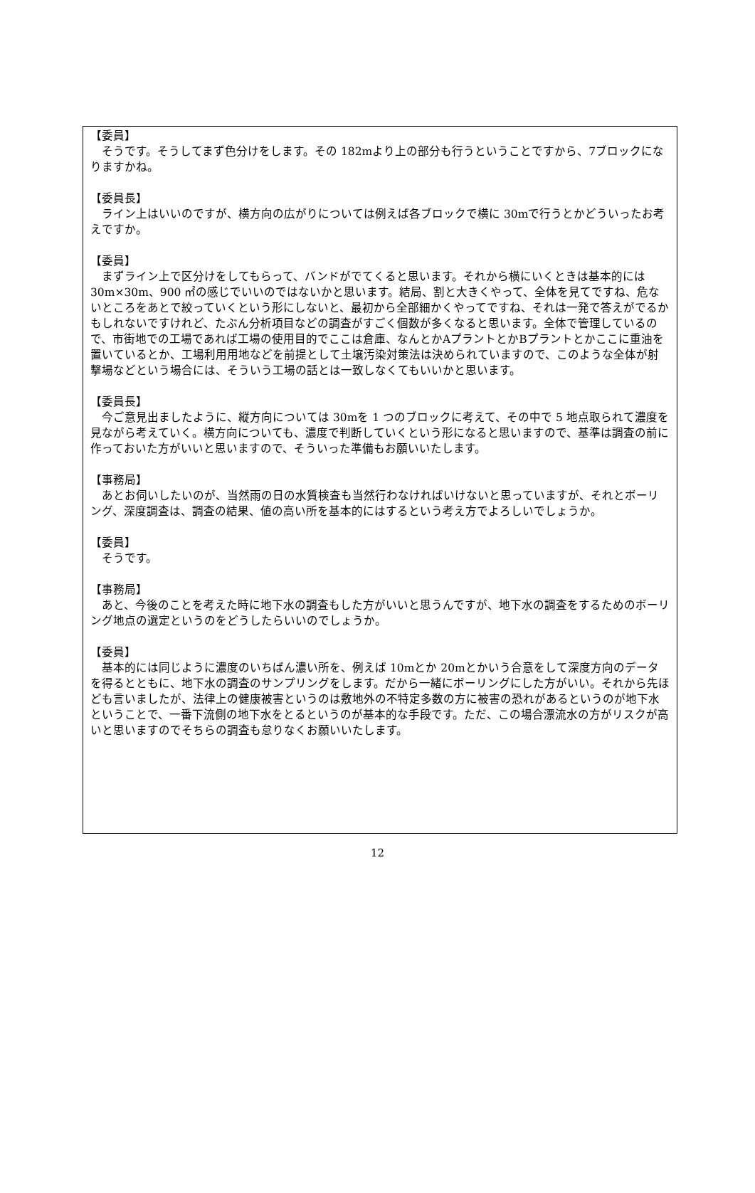【委員】
　そうです。そうしてまず色分けをします。その 182mより上の部分も行うということですから、7ブロックになりますかね。
【委員長】
　ライン上はいいのですが、横方向の広がりについては例えば各ブロックで横に 30mで行うとかどういったお考えですか。
【委員】
　まずライン上で区分けをしてもらって、バンドがでてくると思います。それから横にいくときは基本的には 30m×30m、900 ㎡の感じでいいのではないかと思います。結局、割と大きくやって、全体を見てですね、危ないところをあとで絞っていくという形にしないと、最初から全部細かくやってですね、それは一発で答えがでるかもしれないですけれど、たぶん分析項目などの調査がすごく個数が多くなると思います。全体で管理しているので、市街地での工場であれば工場の使用目的でここは倉庫、なんとかAプラントとかBプラントとかここに重油を置いているとか、工場利用用地などを前提として土壌汚染対策法は決められていますので、このような全体が射撃場などという場合には、そういう工場の話とは一致しなくてもいいかと思います。
【委員長】
　今ご意見出ましたように、縦方向については 30mを 1 つのブロックに考えて、その中で 5 地点取られて濃度を見ながら考えていく。横方向についても、濃度で判断していくという形になると思いますので、基準は調査の前に作っておいた方がいいと思いますので、そういった準備もお願いいたします。
【事務局】
　あとお伺いしたいのが、当然雨の日の水質検査も当然行わなければいけないと思っていますが、それとボーリング、深度調査は、調査の結果、値の高い所を基本的にはするという考え方でよろしいでしょうか。
【委員】
　そうです。
【事務局】
　あと、今後のことを考えた時に地下水の調査もした方がいいと思うんですが、地下水の調査をするためのボーリング地点の選定というのをどうしたらいいのでしょうか。
【委員】
　基本的には同じように濃度のいちばん濃い所を、例えば 10mとか 20mとかいう合意をして深度方向のデータを得るとともに、地下水の調査のサンプリングをします。だから一緒にボーリングにした方がいい。それから先ほども言いましたが、法律上の健康被害というのは敷地外の不特定多数の方に被害の恐れがあるというのが地下水ということで、一番下流側の地下水をとるというのが基本的な手段です。ただ、この場合漂流水の方がリスクが高いと思いますのでそちらの調査も怠りなくお願いいたします。
12